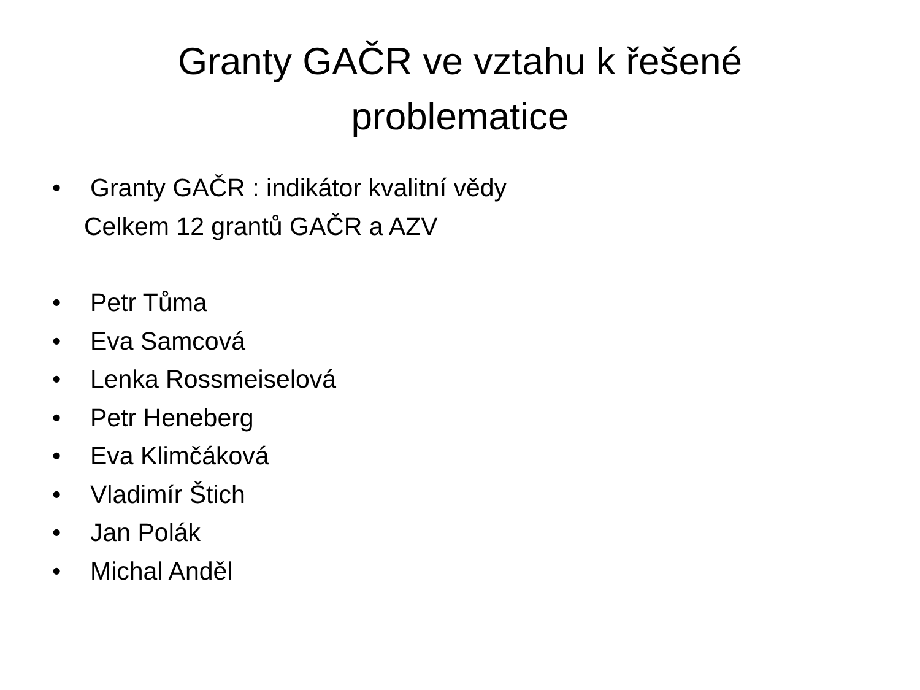Granty GAČR ve vztahu k řešené
problematice
• Granty GAČR : indikátor kvalitní vědy
Celkem 12 grantů GAČR a AZV
• Petr Tůma
• Eva Samcová
• Lenka Rossmeiselová
• Petr Heneberg
• Eva Klimčáková
• Vladimír Štich
• Jan Polák
• Michal Anděl